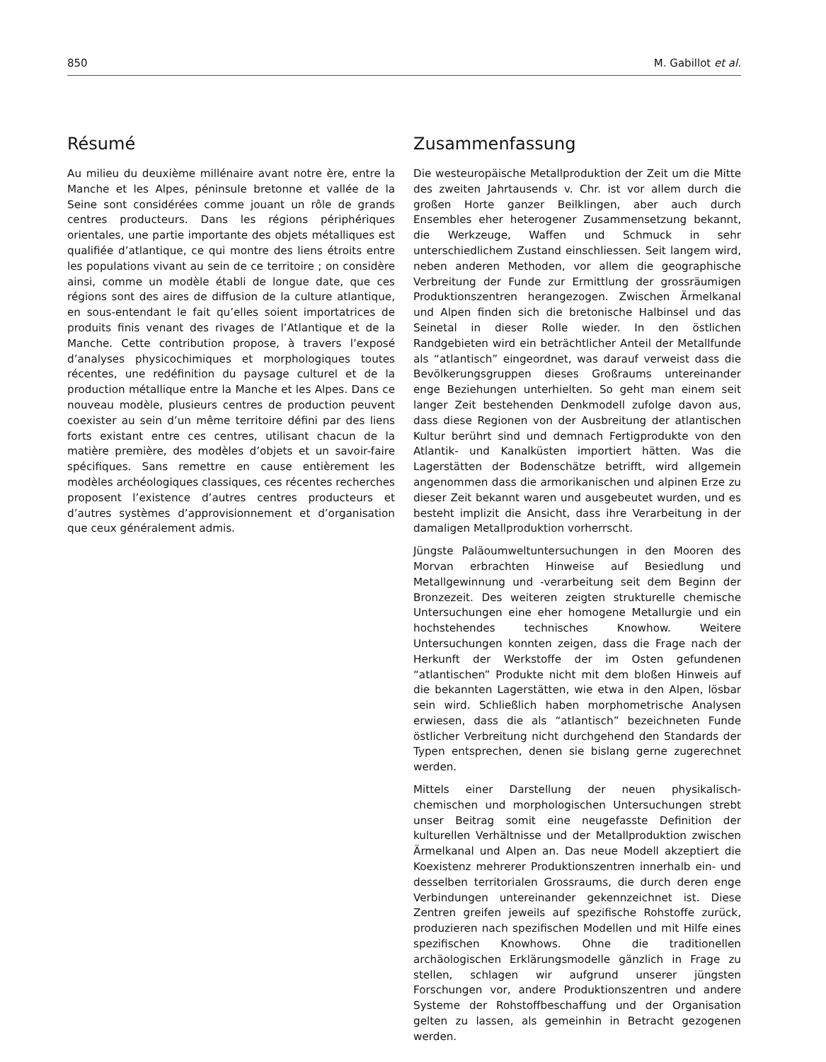850 M. Gabillot et al.
Résumé
Au milieu du deuxième millénaire avant notre ère, entre la Manche et les Alpes, péninsule bretonne et vallée de la Seine sont considérées comme jouant un rôle de grands centres producteurs. Dans les régions périphériques orientales, une partie importante des objets métalliques est qualifiée d’atlantique, ce qui montre des liens étroits entre les populations vivant au sein de ce territoire ; on considère ainsi, comme un modèle établi de longue date, que ces régions sont des aires de diffusion de la culture atlantique, en sous-entendant le fait qu’elles soient importatrices de produits finis venant des rivages de l’Atlantique et de la Manche. Cette contribution propose, à travers l’exposé d’analyses physicochimiques et morphologiques toutes récentes, une redéfinition du paysage culturel et de la production métallique entre la Manche et les Alpes. Dans ce nouveau modèle, plusieurs centres de production peuvent coexister au sein d’un même territoire défini par des liens forts existant entre ces centres, utilisant chacun de la matière première, des modèles d’objets et un savoir-faire spécifiques. Sans remettre en cause entièrement les modèles archéologiques classiques, ces récentes recherches proposent l’existence d’autres centres producteurs et d’autres systèmes d’approvisionnement et d’organisation que ceux généralement admis.
Zusammenfassung
Die westeuropäische Metallproduktion der Zeit um die Mitte des zweiten Jahrtausends v. Chr. ist vor allem durch die großen Horte ganzer Beilklingen, aber auch durch Ensembles eher heterogener Zusammensetzung bekannt, die Werkzeuge, Waffen und Schmuck in sehr unterschiedlichem Zustand einschliessen. Seit langem wird, neben anderen Methoden, vor allem die geographische Verbreitung der Funde zur Ermittlung der grossräumigen Produktionszentren herangezogen. Zwischen Ärmelkanal und Alpen finden sich die bretonische Halbinsel und das Seinetal in dieser Rolle wieder. In den östlichen Randgebieten wird ein beträchtlicher Anteil der Metallfunde als “atlantisch” eingeordnet, was darauf verweist dass die Bevölkerungsgruppen dieses Großraums untereinander enge Beziehungen unterhielten. So geht man einem seit langer Zeit bestehenden Denkmodell zufolge davon aus, dass diese Regionen von der Ausbreitung der atlantischen Kultur berührt sind und demnach Fertigprodukte von den Atlantik- und Kanalküsten importiert hätten. Was die Lagerstätten der Bodenschätze betrifft, wird allgemein angenommen dass die armorikanischen und alpinen Erze zu dieser Zeit bekannt waren und ausgebeutet wurden, und es besteht implizit die Ansicht, dass ihre Verarbeitung in der damaligen Metallproduktion vorherrscht.
Jüngste Paläoumweltuntersuchungen in den Mooren des Morvan erbrachten Hinweise auf Besiedlung und Metallgewinnung und -verarbeitung seit dem Beginn der Bronzezeit. Des weiteren zeigten strukturelle chemische Untersuchungen eine eher homogene Metallurgie und ein hochstehendes technisches Knowhow. Weitere Untersuchungen konnten zeigen, dass die Frage nach der Herkunft der Werkstoffe der im Osten gefundenen “atlantischen” Produkte nicht mit dem bloßen Hinweis auf die bekannten Lagerstätten, wie etwa in den Alpen, lösbar sein wird. Schließlich haben morphometrische Analysen erwiesen, dass die als “atlantisch” bezeichneten Funde östlicher Verbreitung nicht durchgehend den Standards der Typen entsprechen, denen sie bislang gerne zugerechnet werden.
Mittels einer Darstellung der neuen physikalisch-chemischen und morphologischen Untersuchungen strebt unser Beitrag somit eine neugefasste Definition der kulturellen Verhältnisse und der Metallproduktion zwischen Ärmelkanal und Alpen an. Das neue Modell akzeptiert die Koexistenz mehrerer Produktionszentren innerhalb ein- und desselben territorialen Grossraums, die durch deren enge Verbindungen untereinander gekennzeichnet ist. Diese Zentren greifen jeweils auf spezifische Rohstoffe zurück, produzieren nach spezifischen Modellen und mit Hilfe eines spezifischen Knowhows. Ohne die traditionellen archäologischen Erklärungsmodelle gänzlich in Frage zu stellen, schlagen wir aufgrund unserer jüngsten Forschungen vor, andere Produktionszentren und andere Systeme der Rohstoffbeschaffung und der Organisation gelten zu lassen, als gemeinhin in Betracht gezogenen werden.